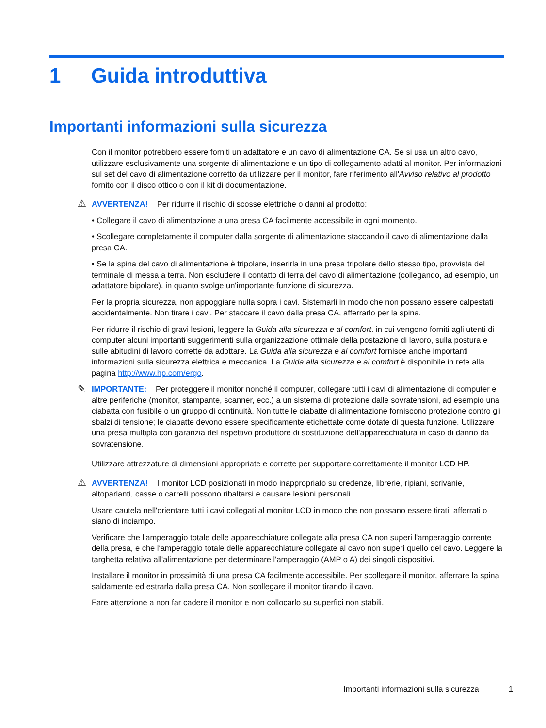1 Guida introduttiva
Importanti informazioni sulla sicurezza
Con il monitor potrebbero essere forniti un adattatore e un cavo di alimentazione CA. Se si usa un altro cavo, utilizzare esclusivamente una sorgente di alimentazione e un tipo di collegamento adatti al monitor. Per informazioni sul set del cavo di alimentazione corretto da utilizzare per il monitor, fare riferimento all'Avviso relativo al prodotto fornito con il disco ottico o con il kit di documentazione.
⚠
AVVERTENZA! Per ridurre il rischio di scosse elettriche o danni al prodotto:
• Collegare il cavo di alimentazione a una presa CA facilmente accessibile in ogni momento.
• Scollegare completamente il computer dalla sorgente di alimentazione staccando il cavo di alimentazione dalla presa CA.
• Se la spina del cavo di alimentazione è tripolare, inserirla in una presa tripolare dello stesso tipo, provvista del terminale di messa a terra. Non escludere il contatto di terra del cavo di alimentazione (collegando, ad esempio, un adattatore bipolare). in quanto svolge un'importante funzione di sicurezza.
Per la propria sicurezza, non appoggiare nulla sopra i cavi. Sistemarli in modo che non possano essere calpestati accidentalmente. Non tirare i cavi. Per staccare il cavo dalla presa CA, afferrarlo per la spina.
Per ridurre il rischio di gravi lesioni, leggere la Guida alla sicurezza e al comfort. in cui vengono forniti agli utenti di computer alcuni importanti suggerimenti sulla organizzazione ottimale della postazione di lavoro, sulla postura e sulle abitudini di lavoro corrette da adottare. La Guida alla sicurezza e al comfort fornisce anche importanti informazioni sulla sicurezza elettrica e meccanica. La Guida alla sicurezza e al comfort è disponibile in rete alla pagina http://www.hp.com/ergo.
✎
IMPORTANTE: Per proteggere il monitor nonché il computer, collegare tutti i cavi di alimentazione di computer e altre periferiche (monitor, stampante, scanner, ecc.) a un sistema di protezione dalle sovratensioni, ad esempio una ciabatta con fusibile o un gruppo di continuità. Non tutte le ciabatte di alimentazione forniscono protezione contro gli sbalzi di tensione; le ciabatte devono essere specificamente etichettate come dotate di questa funzione. Utilizzare una presa multipla con garanzia del rispettivo produttore di sostituzione dell'apparecchiatura in caso di danno da sovratensione.
Utilizzare attrezzature di dimensioni appropriate e corrette per supportare correttamente il monitor LCD HP.
⚠
AVVERTENZA! I monitor LCD posizionati in modo inappropriato su credenze, librerie, ripiani, scrivanie, altoparlanti, casse o carrelli possono ribaltarsi e causare lesioni personali.
Usare cautela nell'orientare tutti i cavi collegati al monitor LCD in modo che non possano essere tirati, afferrati o siano di inciampo.
Verificare che l'amperaggio totale delle apparecchiature collegate alla presa CA non superi l'amperaggio corrente della presa, e che l'amperaggio totale delle apparecchiature collegate al cavo non superi quello del cavo. Leggere la targhetta relativa all'alimentazione per determinare l'amperaggio (AMP o A) dei singoli dispositivi.
Installare il monitor in prossimità di una presa CA facilmente accessibile. Per scollegare il monitor, afferrare la spina saldamente ed estrarla dalla presa CA. Non scollegare il monitor tirando il cavo.
Fare attenzione a non far cadere il monitor e non collocarlo su superfici non stabili.
Importanti informazioni sulla sicurezza 1